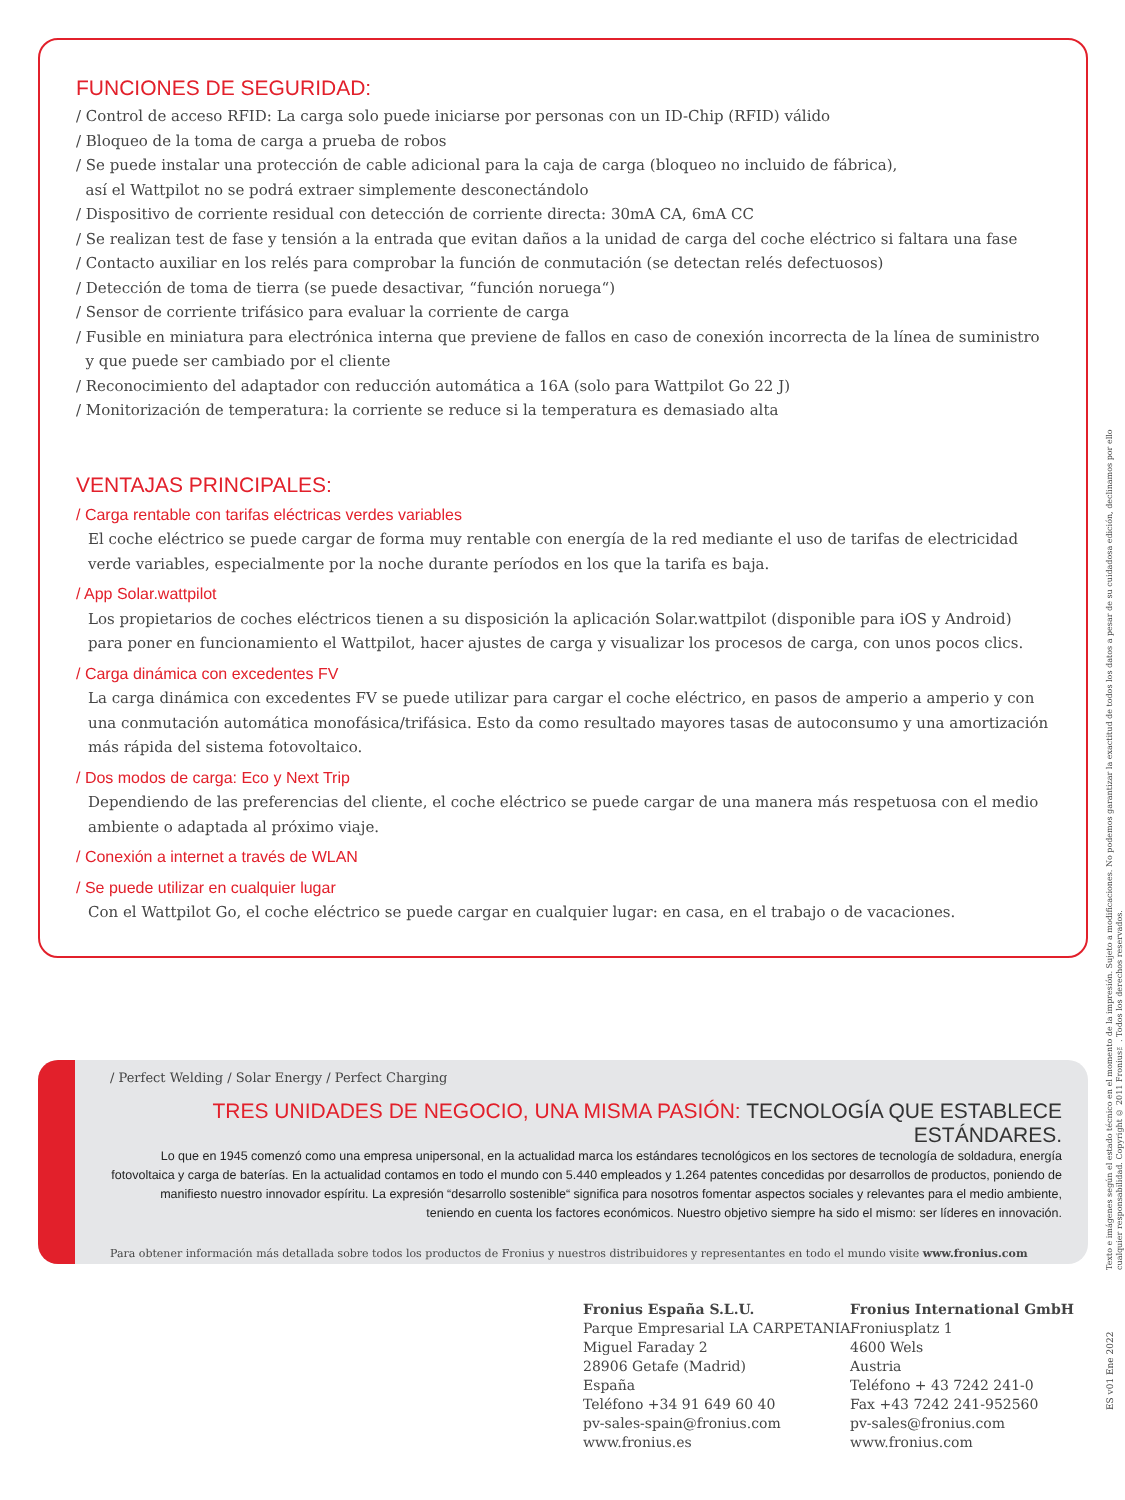FUNCIONES DE SEGURIDAD:
/ Control de acceso RFID: La carga solo puede iniciarse por personas con un ID-Chip (RFID) válido
/ Bloqueo de la toma de carga a prueba de robos
/ Se puede instalar una protección de cable adicional para la caja de carga (bloqueo no incluido de fábrica),
así el Wattpilot no se podrá extraer simplemente desconectándolo
/ Dispositivo de corriente residual con detección de corriente directa: 30mA CA, 6mA CC
/ Se realizan test de fase y tensión a la entrada que evitan daños a la unidad de carga del coche eléctrico si faltara una fase
/ Contacto auxiliar en los relés para comprobar la función de conmutación (se detectan relés defectuosos)
/ Detección de toma de tierra (se puede desactivar, “función noruega“)
/ Sensor de corriente trifásico para evaluar la corriente de carga
/ Fusible en miniatura para electrónica interna que previene de fallos en caso de conexión incorrecta de la línea de suministro
y que puede ser cambiado por el cliente
/ Reconocimiento del adaptador con reducción automática a 16A (solo para Wattpilot Go 22 J)
/ Monitorización de temperatura: la corriente se reduce si la temperatura es demasiado alta
VENTAJAS PRINCIPALES:
/ Carga rentable con tarifas eléctricas verdes variables
El coche eléctrico se puede cargar de forma muy rentable con energía de la red mediante el uso de tarifas de electricidad verde variables, especialmente por la noche durante períodos en los que la tarifa es baja.
/ App Solar.wattpilot
Los propietarios de coches eléctricos tienen a su disposición la aplicación Solar.wattpilot (disponible para iOS y Android) para poner en funcionamiento el Wattpilot, hacer ajustes de carga y visualizar los procesos de carga, con unos pocos clics.
/ Carga dinámica con excedentes FV
La carga dinámica con excedentes FV se puede utilizar para cargar el coche eléctrico, en pasos de amperio a amperio y con una conmutación automática monofásica/trifásica. Esto da como resultado mayores tasas de autoconsumo y una amortización más rápida del sistema fotovoltaico.
/ Dos modos de carga: Eco y Next Trip
Dependiendo de las preferencias del cliente, el coche eléctrico se puede cargar de una manera más respetuosa con el medio ambiente o adaptada al próximo viaje.
/ Conexión a internet a través de WLAN
/ Se puede utilizar en cualquier lugar
Con el Wattpilot Go, el coche eléctrico se puede cargar en cualquier lugar: en casa, en el trabajo o de vacaciones.
/ Perfect Welding / Solar Energy / Perfect Charging
TRES UNIDADES DE NEGOCIO, UNA MISMA PASIÓN: TECNOLOGÍA QUE ESTABLECE ESTÁNDARES.
Lo que en 1945 comenzó como una empresa unipersonal, en la actualidad marca los estándares tecnológicos en los sectores de tecnología de soldadura, energía fotovoltaica y carga de baterías. En la actualidad contamos en todo el mundo con 5.440 empleados y 1.264 patentes concedidas por desarrollos de productos, poniendo de manifiesto nuestro innovador espíritu. La expresión “desarrollo sostenible“ significa para nosotros fomentar aspectos sociales y relevantes para el medio ambiente, teniendo en cuenta los factores económicos. Nuestro objetivo siempre ha sido el mismo: ser líderes en innovación.
Para obtener información más detallada sobre todos los productos de Fronius y nuestros distribuidores y representantes en todo el mundo visite www.fronius.com
Fronius España S.L.U.
Parque Empresarial LA CARPETANIA
Miguel Faraday 2
28906 Getafe (Madrid)
España
Teléfono +34 91 649 60 40
pv-sales-spain@fronius.com
www.fronius.es
Fronius International GmbH
Froniusplatz 1
4600 Wels
Austria
Teléfono + 43 7242 241-0
Fax +43 7242 241-952560
pv-sales@fronius.com
www.fronius.com
Texto e imágenes según el estado técnico en el momento de la impresión. Sujeto a modificaciones. No podemos garantizar la exactitud de todos los datos a pesar de su cuidadosa edición, declinamos por ello cualquier responsabilidad. Copyright © 2011 Fronius™. Todos los derechos reservados.
ES v01 Ene 2022